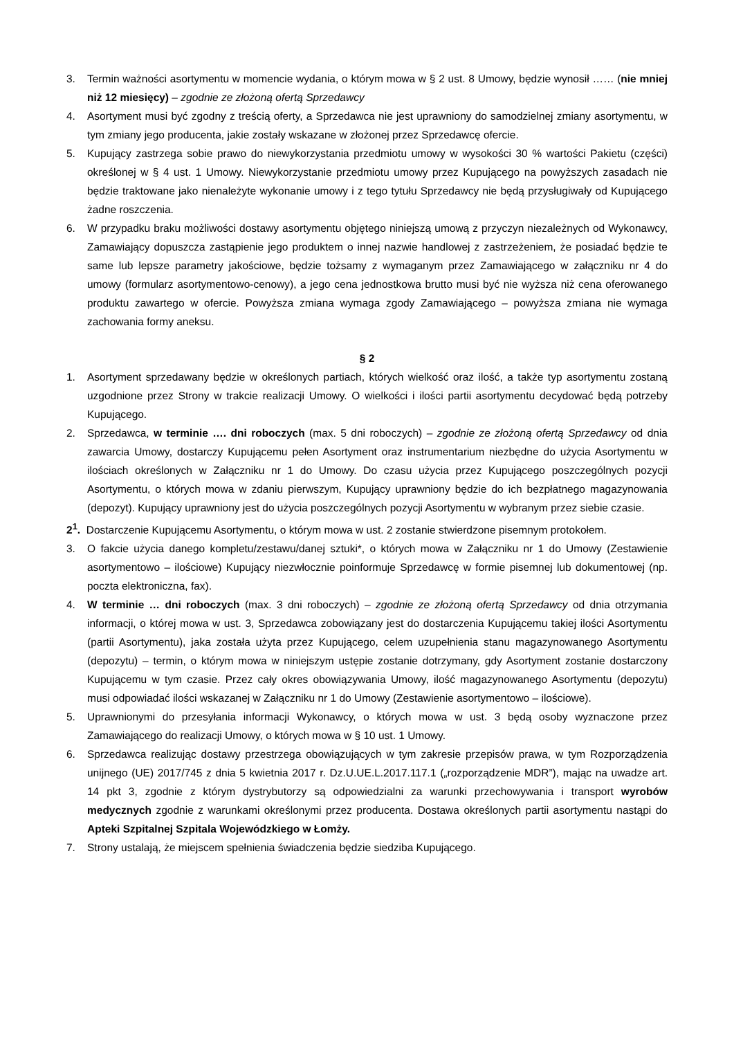3. Termin ważności asortymentu w momencie wydania, o którym mowa w § 2 ust. 8 Umowy, będzie wynosił …… (nie mniej niż 12 miesięcy) – zgodnie ze złożoną ofertą Sprzedawcy
4. Asortyment musi być zgodny z treścią oferty, a Sprzedawca nie jest uprawniony do samodzielnej zmiany asortymentu, w tym zmiany jego producenta, jakie zostały wskazane w złożonej przez Sprzedawcę ofercie.
5. Kupujący zastrzega sobie prawo do niewykorzystania przedmiotu umowy w wysokości 30 % wartości Pakietu (części) określonej w § 4 ust. 1 Umowy. Niewykorzystanie przedmiotu umowy przez Kupującego na powyższych zasadach nie będzie traktowane jako nienależyte wykonanie umowy i z tego tytułu Sprzedawcy nie będą przysługiwały od Kupującego żadne roszczenia.
6. W przypadku braku możliwości dostawy asortymentu objętego niniejszą umową z przyczyn niezależnych od Wykonawcy, Zamawiający dopuszcza zastąpienie jego produktem o innej nazwie handlowej z zastrzeżeniem, że posiadać będzie te same lub lepsze parametry jakościowe, będzie tożsamy z wymaganym przez Zamawiającego w załączniku nr 4 do umowy (formularz asortymentowo-cenowy), a jego cena jednostkowa brutto musi być nie wyższa niż cena oferowanego produktu zawartego w ofercie. Powyższa zmiana wymaga zgody Zamawiającego – powyższa zmiana nie wymaga zachowania formy aneksu.
§ 2
1. Asortyment sprzedawany będzie w określonych partiach, których wielkość oraz ilość, a także typ asortymentu zostaną uzgodnione przez Strony w trakcie realizacji Umowy. O wielkości i ilości partii asortymentu decydować będą potrzeby Kupującego.
2. Sprzedawca, w terminie …. dni roboczych (max. 5 dni roboczych) – zgodnie ze złożoną ofertą Sprzedawcy od dnia zawarcia Umowy, dostarczy Kupującemu pełen Asortyment oraz instrumentarium niezbędne do użycia Asortymentu w ilościach określonych w Załączniku nr 1 do Umowy. Do czasu użycia przez Kupującego poszczególnych pozycji Asortymentu, o których mowa w zdaniu pierwszym, Kupujący uprawniony będzie do ich bezpłatnego magazynowania (depozyt). Kupujący uprawniony jest do użycia poszczególnych pozycji Asortymentu w wybranym przez siebie czasie.
2<sup>1</sup>. Dostarczenie Kupującemu Asortymentu, o którym mowa w ust. 2 zostanie stwierdzone pisemnym protokołem.
3. O fakcie użycia danego kompletu/zestawu/danej sztuki*, o których mowa w Załączniku nr 1 do Umowy (Zestawienie asortymentowo – ilościowe) Kupujący niezwłocznie poinformuje Sprzedawcę w formie pisemnej lub dokumentowej (np. poczta elektroniczna, fax).
4. W terminie … dni roboczych (max. 3 dni roboczych) – zgodnie ze złożoną ofertą Sprzedawcy od dnia otrzymania informacji, o której mowa w ust. 3, Sprzedawca zobowiązany jest do dostarczenia Kupującemu takiej ilości Asortymentu (partii Asortymentu), jaka została użyta przez Kupującego, celem uzupełnienia stanu magazynowanego Asortymentu (depozytu) – termin, o którym mowa w niniejszym ustępie zostanie dotrzymany, gdy Asortyment zostanie dostarczony Kupującemu w tym czasie. Przez cały okres obowiązywania Umowy, ilość magazynowanego Asortymentu (depozytu) musi odpowiadać ilości wskazanej w Załączniku nr 1 do Umowy (Zestawienie asortymentowo – ilościowe).
5. Uprawnionymi do przesyłania informacji Wykonawcy, o których mowa w ust. 3 będą osoby wyznaczone przez Zamawiającego do realizacji Umowy, o których mowa w § 10 ust. 1 Umowy.
6. Sprzedawca realizując dostawy przestrzega obowiązujących w tym zakresie przepisów prawa, w tym Rozporządzenia unijnego (UE) 2017/745 z dnia 5 kwietnia 2017 r. Dz.U.UE.L.2017.117.1 („rozporządzenie MDR”), mając na uwadze art. 14 pkt 3, zgodnie z którym dystrybutorzy są odpowiedzialni za warunki przechowywania i transport wyrobów medycznych zgodnie z warunkami określonymi przez producenta. Dostawa określonych partii asortymentu nastąpi do Apteki Szpitalnej Szpitala Wojewódzkiego w Łomży.
7. Strony ustalają, że miejscem spełnienia świadczenia będzie siedziba Kupującego.